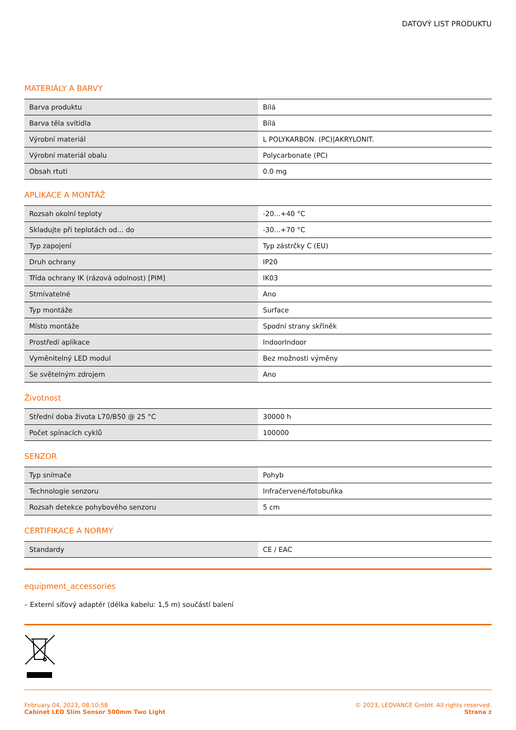DATOVÝ LIST PRODUKTU
MATERIÁLY A BARVY
| Barva produktu | Bílá |
| Barva těla svítidla | Bílá |
| Výrobní materiál | L POLYKARBON. (PC)/AKRYLONIT. |
| Výrobní materiál obalu | Polycarbonate (PC) |
| Obsah rtuti | 0.0 mg |
APLIKACE A MONTÁŽ
| Rozsah okolní teploty | -20...+40 °C |
| Skladujte při teplotách od... do | -30...+70 °C |
| Typ zapojení | Typ zástrčky C (EU) |
| Druh ochrany | IP20 |
| Třída ochrany IK (rázová odolnost) [PIM] | IK03 |
| Stmívatelné | Ano |
| Typ montáže | Surface |
| Místo montáže | Spodní strany skříněk |
| Prostředí aplikace | IndoorIndoor |
| Vyměnitelný LED modul | Bez možnosti výměny |
| Se světelným zdrojem | Ano |
Životnost
| Střední doba života L70/B50 @ 25 °C | 30000 h |
| Počet spínacích cyklů | 100000 |
SENZOR
| Typ snímače | Pohyb |
| Technologie senzoru | Infračervené/fotobuňka |
| Rozsah detekce pohybového senzoru | 5 cm |
CERTIFIKACE A NORMY
| Standardy | CE / EAC |
equipment_accessories
– Externí síťový adaptér (délka kabelu: 1,5 m) součástí balení
February 04, 2023, 08:10:58
Cabinet LED Slim Sensor 500mm Two Light
© 2023, LEDVANCE GmbH. All rights reserved.
Strana z